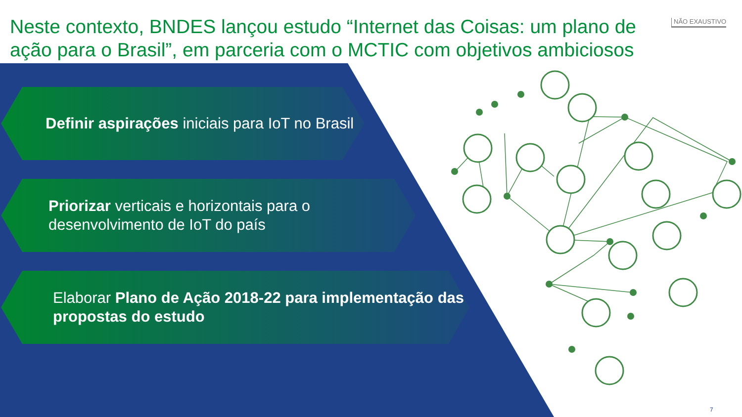Neste contexto, BNDES lançou estudo “Internet das Coisas: um plano de ação para o Brasil”, em parceria com o MCTIC com objetivos ambiciosos
NÃO EXAUSTIVO
Definir aspirações iniciais para IoT no Brasil
Priorizar verticais e horizontais para o desenvolvimento de IoT do país
Elaborar Plano de Ação 2018-22 para implementação das propostas do estudo
7